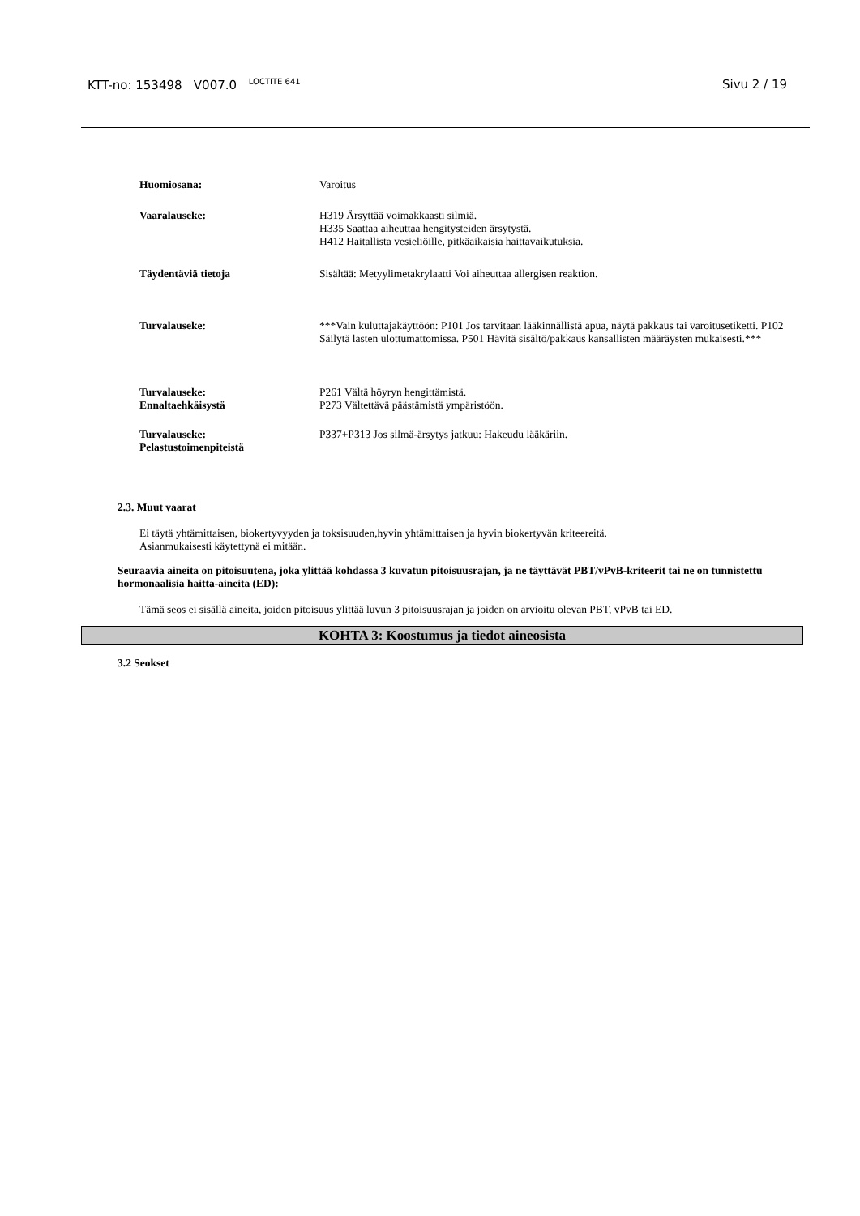KTT-no: 153498 V007.0 <sup>LOCTITE 641</sup>
Sivu 2 / 19
Huomiosana: Varoitus
Vaaralauseke: H319 Ärsyttää voimakkaasti silmiä.
H335 Saattaa aiheuttaa hengitysteiden ärsytystä.
H412 Haitallista vesieliöille, pitkäaikaisia haittavaikutuksia.
Täydentäviä tietoja Sisältää: Metyylimetakrylaatti Voi aiheuttaa allergisen reaktion.
Turvalauseke: ***Vain kuluttajakäyttöön: P101 Jos tarvitaan lääkinnällistä apua, näytä pakkaus tai varoitusetiketti. P102 Säilytä lasten ulottumattomissa. P501 Hävitä sisältö/pakkaus kansallisten määräysten mukaisesti.***
Turvalauseke:
Ennaltaehkäisystä
P261 Vältä höyryn hengittämistä.
P273 Vältettävä päästämistä ympäristöön.
Turvalauseke:
Pelastustoimenpiteistä
P337+P313 Jos silmä-ärsytys jatkuu: Hakeudu lääkäriin.
2.3. Muut vaarat
Ei täytä yhtämittaisen, biokertyvyyden ja toksisuuden,hyvin yhtämittaisen ja hyvin biokertyvän kriteereitä.
Asianmukaisesti käytettynä ei mitään.
Seuraavia aineita on pitoisuutena, joka ylittää kohdassa 3 kuvatun pitoisuusrajan, ja ne täyttävät PBT/vPvB-kriteerit tai ne on tunnistettu hormonaalisia haitta-aineita (ED):
Tämä seos ei sisällä aineita, joiden pitoisuus ylittää luvun 3 pitoisuusrajan ja joiden on arvioitu olevan PBT, vPvB tai ED.
KOHTA 3: Koostumus ja tiedot aineosista
3.2 Seokset